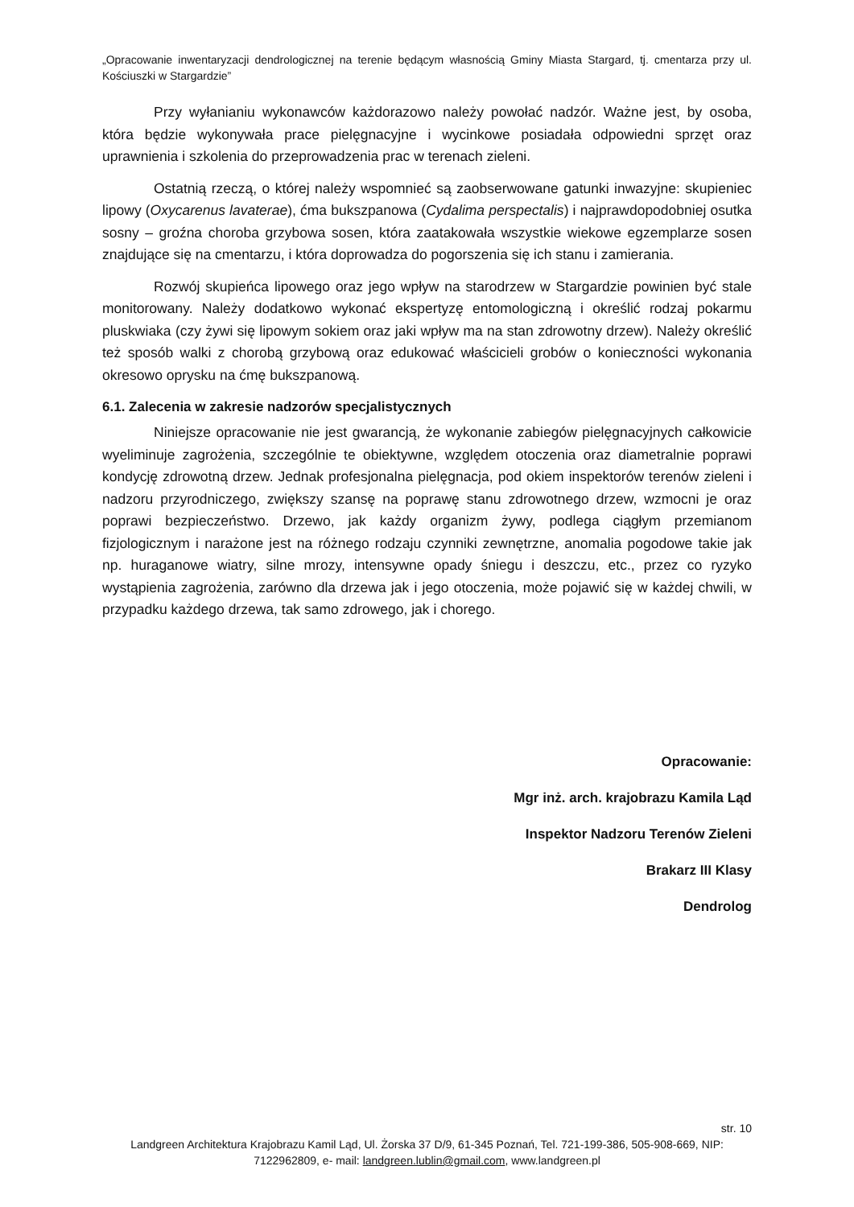„Opracowanie inwentaryzacji dendrologicznej na terenie będącym własnością Gminy Miasta Stargard, tj. cmentarza przy ul. Kościuszki w Stargardzie”
Przy wyłanianiu wykonawców każdorazowo należy powołać nadzór. Ważne jest, by osoba, która będzie wykonywała prace pielęgnacyjne i wycinkowe posiadała odpowiedni sprzęt oraz uprawnienia i szkolenia do przeprowadzenia prac w terenach zieleni.
Ostatnią rzeczą, o której należy wspomnieć są zaobserwowane gatunki inwazyjne: skupieniec lipowy (Oxycarenus lavaterae), ćma bukszpanowa (Cydalima perspectalis) i najprawdopodobniej osutka sosny – groźna choroba grzybowa sosen, która zaatakowała wszystkie wiekowe egzemplarze sosen znajdujące się na cmentarzu, i która doprowadza do pogorszenia się ich stanu i zamierania.
Rozwój skupieńca lipowego oraz jego wpływ na starodrzew w Stargardzie powinien być stale monitorowany. Należy dodatkowo wykonać ekspertyzę entomologiczną i określić rodzaj pokarmu pluskwiaka (czy żywi się lipowym sokiem oraz jaki wpływ ma na stan zdrowotny drzew). Należy określić też sposób walki z chorobą grzybową oraz edukować właścicieli grobów o konieczności wykonania okresowo oprysku na ćmę bukszpanową.
6.1. Zalecenia w zakresie nadzorów specjalistycznych
Niniejsze opracowanie nie jest gwarancją, że wykonanie zabiegów pielęgnacyjnych całkowicie wyeliminuje zagrożenia, szczególnie te obiektywne, względem otoczenia oraz diametralnie poprawi kondycję zdrowotną drzew. Jednak profesjonalna pielęgnacja, pod okiem inspektorów terenów zieleni i nadzoru przyrodniczego, zwiększy szansę na poprawę stanu zdrowotnego drzew, wzmocni je oraz poprawi bezpieczeństwo. Drzewo, jak każdy organizm żywy, podlega ciągłym przemianom fizjologicznym i narażone jest na różnego rodzaju czynniki zewnętrzne, anomalia pogodowe takie jak np. huraganowe wiatry, silne mrozy, intensywne opady śniegu i deszczu, etc., przez co ryzyko wystąpienia zagrożenia, zarówno dla drzewa jak i jego otoczenia, może pojawić się w każdej chwili, w przypadku każdego drzewa, tak samo zdrowego, jak i chorego.
Opracowanie:
Mgr inż. arch. krajobrazu Kamila Ląd
Inspektor Nadzoru Terenów Zieleni
Brakarz III Klasy
Dendrolog
str. 10
Landgreen Architektura Krajobrazu Kamil Ląd, Ul. Żorska 37 D/9, 61-345 Poznań, Tel. 721-199-386, 505-908-669, NIP: 7122962809, e- mail: landgreen.lublin@gmail.com, www.landgreen.pl